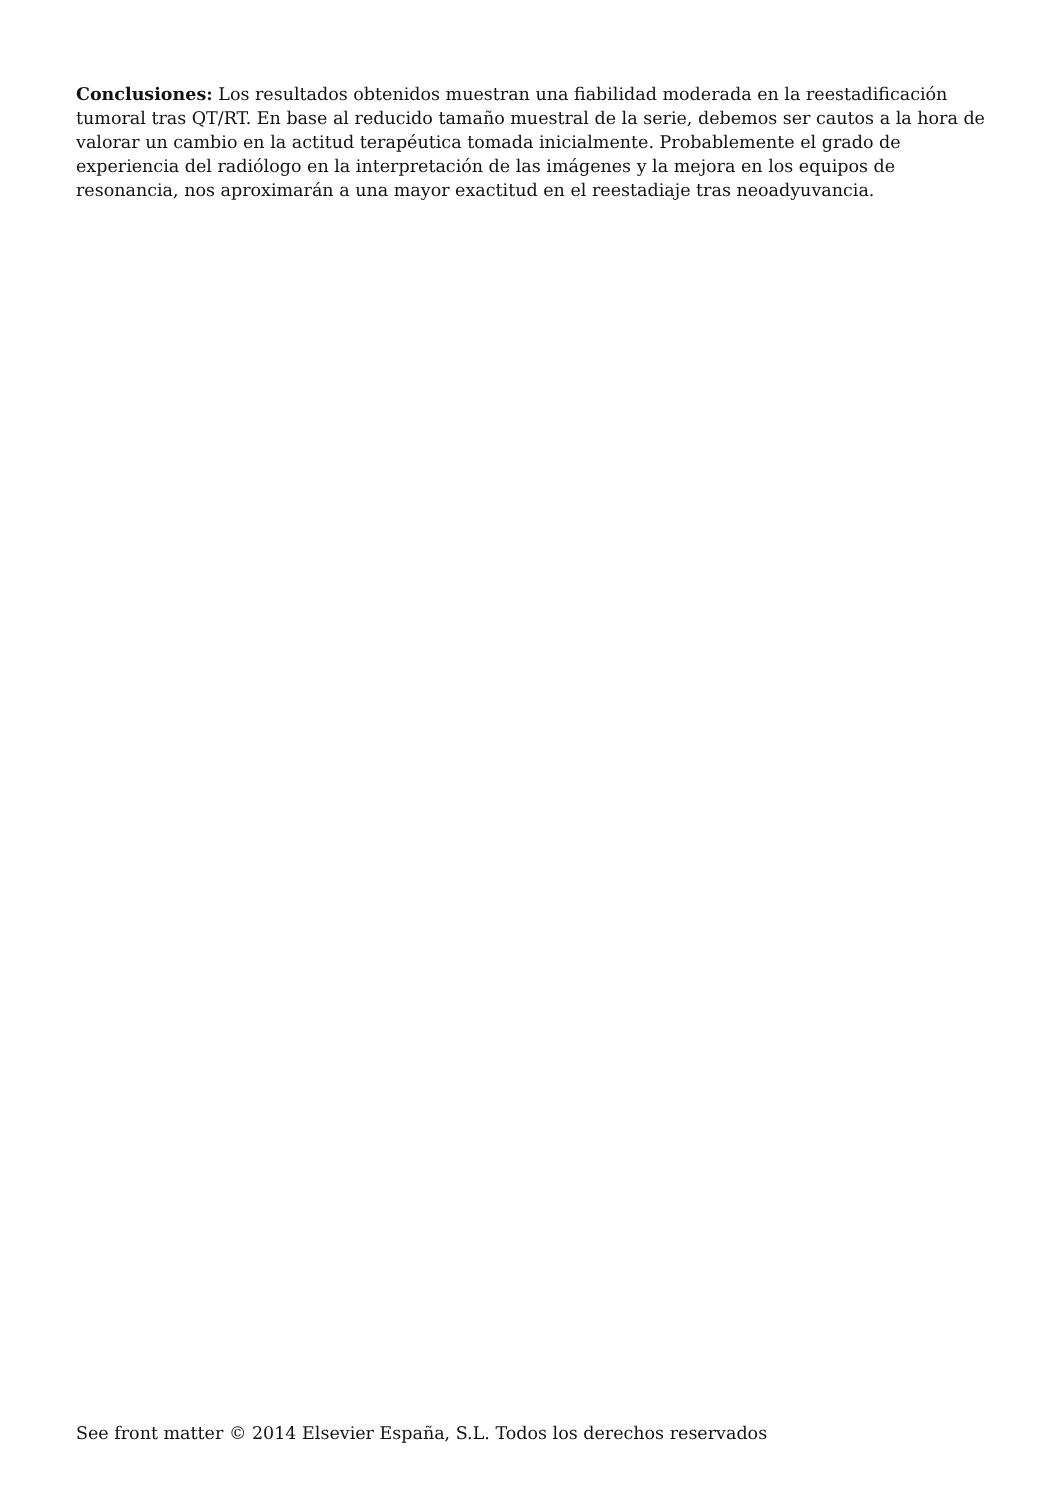Conclusiones: Los resultados obtenidos muestran una fiabilidad moderada en la reestadificación tumoral tras QT/RT. En base al reducido tamaño muestral de la serie, debemos ser cautos a la hora de valorar un cambio en la actitud terapéutica tomada inicialmente. Probablemente el grado de experiencia del radiólogo en la interpretación de las imágenes y la mejora en los equipos de resonancia, nos aproximarán a una mayor exactitud en el reestadiaje tras neoadyuvancia.
See front matter © 2014 Elsevier España, S.L. Todos los derechos reservados